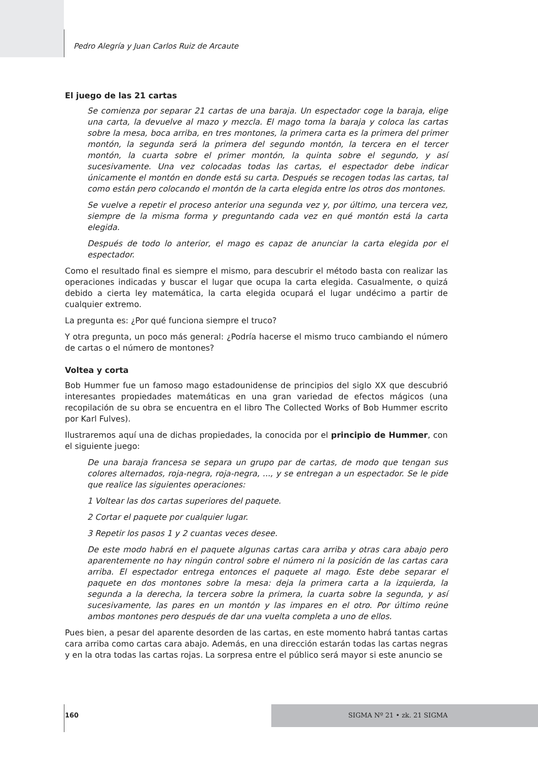Pedro Alegría y Juan Carlos Ruiz de Arcaute
El juego de las 21 cartas
Se comienza por separar 21 cartas de una baraja. Un espectador coge la baraja, elige una carta, la devuelve al mazo y mezcla. El mago toma la baraja y coloca las cartas sobre la mesa, boca arriba, en tres montones, la primera carta es la primera del primer montón, la segunda será la primera del segundo montón, la tercera en el tercer montón, la cuarta sobre el primer montón, la quinta sobre el segundo, y así sucesivamente. Una vez colocadas todas las cartas, el espectador debe indicar únicamente el montón en donde está su carta. Después se recogen todas las cartas, tal como están pero colocando el montón de la carta elegida entre los otros dos montones.
Se vuelve a repetir el proceso anterior una segunda vez y, por último, una tercera vez, siempre de la misma forma y preguntando cada vez en qué montón está la carta elegida.
Después de todo lo anterior, el mago es capaz de anunciar la carta elegida por el espectador.
Como el resultado final es siempre el mismo, para descubrir el método basta con realizar las operaciones indicadas y buscar el lugar que ocupa la carta elegida. Casualmente, o quizá debido a cierta ley matemática, la carta elegida ocupará el lugar undécimo a partir de cualquier extremo.
La pregunta es: ¿Por qué funciona siempre el truco?
Y otra pregunta, un poco más general: ¿Podría hacerse el mismo truco cambiando el número de cartas o el número de montones?
Voltea y corta
Bob Hummer fue un famoso mago estadounidense de principios del siglo XX que descubrió interesantes propiedades matemáticas en una gran variedad de efectos mágicos (una recopilación de su obra se encuentra en el libro The Collected Works of Bob Hummer escrito por Karl Fulves).
Ilustraremos aquí una de dichas propiedades, la conocida por el principio de Hummer, con el siguiente juego:
De una baraja francesa se separa un grupo par de cartas, de modo que tengan sus colores alternados, roja-negra, roja-negra, ..., y se entregan a un espectador. Se le pide que realice las siguientes operaciones:
1 Voltear las dos cartas superiores del paquete.
2 Cortar el paquete por cualquier lugar.
3 Repetir los pasos 1 y 2 cuantas veces desee.
De este modo habrá en el paquete algunas cartas cara arriba y otras cara abajo pero aparentemente no hay ningún control sobre el número ni la posición de las cartas cara arriba. El espectador entrega entonces el paquete al mago. Este debe separar el paquete en dos montones sobre la mesa: deja la primera carta a la izquierda, la segunda a la derecha, la tercera sobre la primera, la cuarta sobre la segunda, y así sucesivamente, las pares en un montón y las impares en el otro. Por último reúne ambos montones pero después de dar una vuelta completa a uno de ellos.
Pues bien, a pesar del aparente desorden de las cartas, en este momento habrá tantas cartas cara arriba como cartas cara abajo. Además, en una dirección estarán todas las cartas negras y en la otra todas las cartas rojas. La sorpresa entre el público será mayor si este anuncio se
160 SIGMA Nº 21 • zk. 21 SIGMA